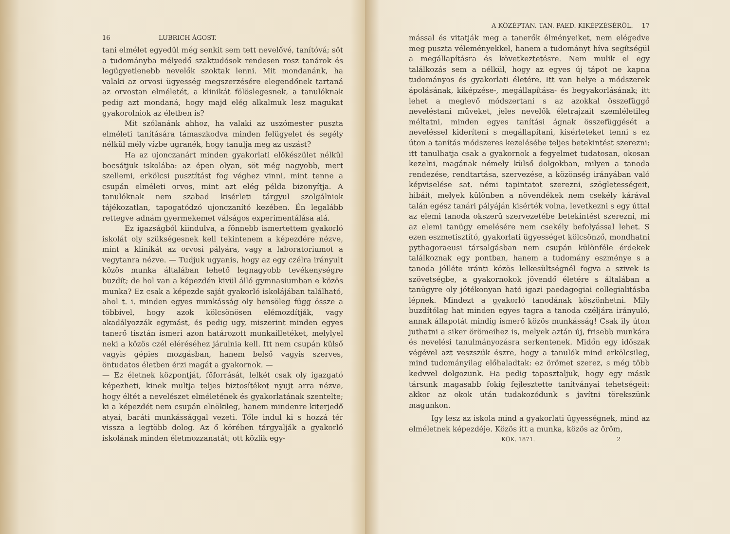16 LUBRICH ÁGOST.
tani elmélet egyedül még senkit sem tett nevelővé, tanítóvá; söt a tudományba mélyedő szaktudósok rendesen rosz tanárok és legügyetlenebb nevelők szoktak lenni. Mit mondanánk, ha valaki az orvosi ügyesség megszerzésére elegendőnek tartaná az orvostan elméletét, a klinikát fölöslegesnek, a tanulóknak pedig azt mondaná, hogy majd elég alkalmuk lesz magukat gyakorolniok az életben is?
Mit szólanánk ahhoz, ha valaki az uszómester puszta elméleti tanítására támaszkodva minden felügyelet és segély nélkül mély vízbe ugranék, hogy tanulja meg az uszást?
Ha az ujonczanárt minden gyakorlati előkészület nélkül bocsátjuk iskolába: az épen olyan, söt még nagyobb, mert szellemi, erkölcsi pusztítást fog véghez vinni, mint tenne a csupán elméleti orvos, mint azt elég példa bizonyítja. A tanulóknak nem szabad kisérleti tárgyul szolgálniok tájékozatlan, tapogatódzó ujonczanító kezében. Én legalább rettegve adnám gyermekemet válságos experimentálása alá.
Ez igazságból kiindulva, a fönnebb ismertettem gyakorló iskolát oly szükségesnek kell tekintenem a képezdére nézve, mint a klinikát az orvosi pályára, vagy a laboratoriumot a vegytanra nézve. — Tudjuk ugyanis, hogy az egy czélra irányult közös munka általában lehető legnagyobb tevékenységre buzdít; de hol van a képezdén kivül álló gymnasiumban e közös munka? Ez csak a képezde saját gyakorló iskolájában található, ahol t. i. minden egyes munkásság oly bensöleg függ össze a többivel, hogy azok kölcsönösen elémozdítják, vagy akadályozzák egymást, és pedig ugy, miszerint minden egyes tanerő tisztán ismeri azon határozott munkailletéket, melylyel neki a közös czél eléréséhez járulnia kell. Itt nem csupán külső vagyis gépies mozgásban, hanem belső vagyis szerves, öntudatos életben érzi magát a gyakornok. —
— Ez életnek központját, főforrását, lelkét csak oly igazgató képezheti, kinek multja teljes biztosítékot nyujt arra nézve, hogy éltét a nevelészet elméletének és gyakorlatának szentelte; ki a képezdét nem csupán elnökileg, hanem mindenre kiterjedő atyai, baráti munkássággal vezeti. Tőle indul ki s hozzá tér vissza a legtöbb dolog. Az ő körében tárgyalják a gyakorló iskolának minden életmozzanatát; ott közlik egy-
A KÖZÉPTAN. TAN. PAED. KIKÉPZÉSÉRŐL. 17
mással és vitatják meg a tanerők élményeiket, nem elégedve meg puszta véleményekkel, hanem a tudományt híva segítségül a megállapításra és következtetésre. Nem mulik el egy találkozás sem a nélkül, hogy az egyes új tápot ne kapna tudományos és gyakorlati életére. Itt van helye a módszerek ápolásának, kiképzése-, megállapítása- és begyakorlásának; itt lehet a meglevő módszertani s az azokkal összefüggő neveléstani műveket, jeles nevelők életrajzait szemléletileg méltatni, minden egyes tanítási ágnak összefüggését a neveléssel kideríteni s megállapítani, kisérleteket tenni s ez úton a tanítás módszeres kezelésébe teljes betekintést szerezni; itt tanulhatja csak a gyakornok a fegyelmet tudatosan, okosan kezelni, magának némely külső dolgokban, milyen a tanoda rendezése, rendtartása, szervezése, a közönség irányában való képviselése sat. némi tapintatot szerezni, szögletességeit, hibáit, melyek különben a növendékek nem csekély kárával talán egész tanári pályáján kisérték volna, levetkezni s egy úttal az elemi tanoda okszerü szervezetébe betekintést szerezni, mi az elemi tanügy emelésére nem csekély befolyással lehet. S ezen eszmetisztító, gyakorlati ügyességet kölcsönző, mondhatni pythagoraeusi társalgásban nem csupán különféle érdekek találkoznak egy pontban, hanem a tudomány eszménye s a tanoda jólléte iránti közös lelkesültségnél fogva a szivek is szövetségbe, a gyakornokok jövendő életére s általában a tanügyre oly jótékonyan ható igazi paedagogiai collegialitásba lépnek. Mindezt a gyakorló tanodának köszönhetni. Mily buzdítólag hat minden egyes tagra a tanoda czéljára irányuló, annak állapotát mindig ismerő közös munkásság! Csak ily úton juthatni a siker örömeihez is, melyek aztán új, frisebb munkára és nevelési tanulmányozásra serkentenek. Midőn egy időszak végével azt veszszük észre, hogy a tanulók mind erkölcsileg, mind tudományilag előhaladtak: ez örömet szerez, s még több kedvvel dolgozunk. Ha pedig tapasztaljuk, hogy egy másik társunk magasabb fokig fejlesztette tanítványai tehetségeit: akkor az okok után tudakozódunk s javítni törekszünk magunkon.
Igy lesz az iskola mind a gyakorlati ügyességnek, mind az elméletnek képezdéje. Közös itt a munka, közös az öröm,
KÖK. 1871. 2